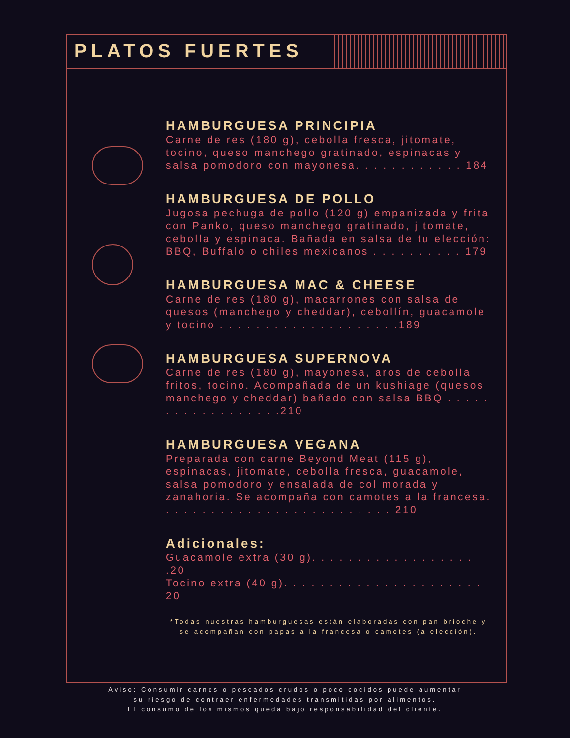PLATOS FUERTES
HAMBURGUESA PRINCIPIA
Carne de res (180 g), cebolla fresca, jitomate, tocino, queso manchego gratinado, espinacas y salsa pomodoro con mayonesa. . . . . . . . . . . . 184
HAMBURGUESA DE POLLO
Jugosa pechuga de pollo (120 g) empanizada y frita con Panko, queso manchego gratinado, jitomate, cebolla y espinaca. Bañada en salsa de tu elección:
BBQ, Buffalo o chiles mexicanos . . . . . . . . . . 179
HAMBURGUESA MAC & CHEESE
Carne de res (180 g), macarrones con salsa de quesos (manchego y cheddar), cebollín, guacamole y tocino . . . . . . . . . . . . . . . . . . . .189
HAMBURGUESA SUPERNOVA
Carne de res (180 g), mayonesa, aros de cebolla fritos, tocino. Acompañada de un kushiage (quesos manchego y cheddar) bañado con salsa BBQ . . . . . . . . . . . . . . . . . .210
HAMBURGUESA VEGANA
Preparada con carne Beyond Meat (115 g), espinacas, jitomate, cebolla fresca, guacamole, salsa pomodoro y ensalada de col morada y zanahoria. Se acompaña con camotes a la francesa. . . . . . . . . . . . . . . . . . . . . . . . . . 210
Adicionales:
Guacamole extra (30 g). . . . . . . . . . . . . . . . . . .20
Tocino extra (40 g). . . . . . . . . . . . . . . . . . . . . . 20
*Todas nuestras hamburguesas están elaboradas con pan brioche y se acompañan con papas a la francesa o camotes (a elección).
Aviso: Consumir carnes o pescados crudos o poco cocidos puede aumentar
su riesgo de contraer enfermedades transmitidas por alimentos.
El consumo de los mismos queda bajo responsabilidad del cliente.